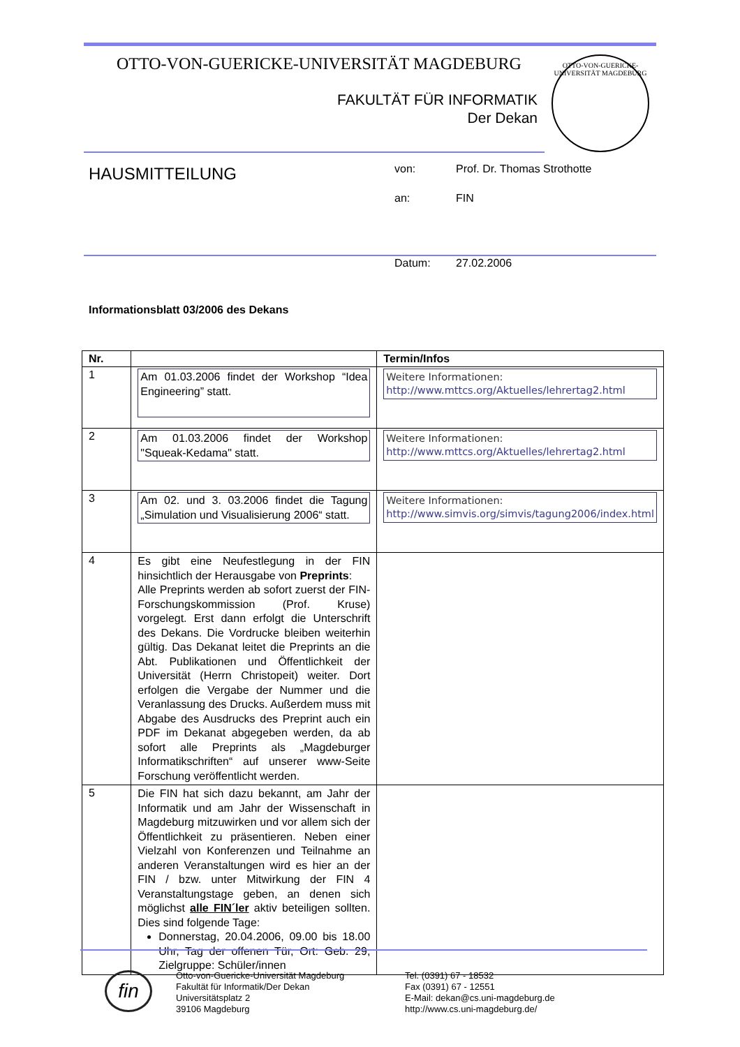OTTO-VON-GUERICKE-UNIVERSITÄT MAGDEBURG
FAKULTÄT FÜR INFORMATIK
Der Dekan
OTTO-VON-GUERICKE-UNIVERSITÄT MAGDEBURG
HAUSMITTEILUNG
von: Prof. Dr. Thomas Strothotte
an: FIN
Datum: 27.02.2006
Informationsblatt 03/2006 des Dekans
| Nr. | | Termin/Infos |
| --- | --- | --- |
| 1 | Am 01.03.2006 findet der Workshop “Idea Engineering” statt. | Weitere Informationen: http://www.mttcs.org/Aktuelles/lehrertag2.html |
| 2 | Am 01.03.2006 findet der Workshop "Squeak-Kedama" statt. | Weitere Informationen: http://www.mttcs.org/Aktuelles/lehrertag2.html |
| 3 | Am 02. und 3. 03.2006 findet die Tagung „Simulation und Visualisierung 2006“ statt. | Weitere Informationen: http://www.simvis.org/simvis/tagung2006/index.html |
| 4 | Es gibt eine Neufestlegung in der FIN hinsichtlich der Herausgabe von Preprints : Alle Preprints werden ab sofort zuerst der FIN-Forschungskommission (Prof. Kruse) vorgelegt. Erst dann erfolgt die Unterschrift des Dekans. Die Vordrucke bleiben weiterhin gültig. Das Dekanat leitet die Preprints an die Abt. Publikationen und Öffentlichkeit der Universität (Herrn Christopeit) weiter. Dort erfolgen die Vergabe der Nummer und die Veranlassung des Drucks. Außerdem muss mit Abgabe des Ausdrucks des Preprint auch ein PDF im Dekanat abgegeben werden, da ab sofort alle Preprints als „Magdeburger Informatikschriften“ auf unserer www-Seite Forschung veröffentlicht werden. | |
| 5 | Die FIN hat sich dazu bekannt, am Jahr der Informatik und am Jahr der Wissenschaft in Magdeburg mitzuwirken und vor allem sich der Öffentlichkeit zu präsentieren. Neben einer Vielzahl von Konferenzen und Teilnahme an anderen Veranstaltungen wird es hier an der FIN / bzw. unter Mitwirkung der FIN 4 Veranstaltungstage geben, an denen sich möglichst alle FIN´ler aktiv beteiligen sollten. Dies sind folgende Tage: Donnerstag, 20.04.2006, 09.00 bis 18.00 Uhr, Tag der offenen Tür, Ort: Geb. 29, Zielgruppe: Schüler/innen | |
fin
Otto-von-Guericke-Universität Magdeburg
Fakultät für Informatik/Der Dekan
Universitätsplatz 2
39106 Magdeburg
Tel. (0391) 67 - 18532
Fax (0391) 67 - 12551
E-Mail: dekan@cs.uni-magdeburg.de
http://www.cs.uni-magdeburg.de/